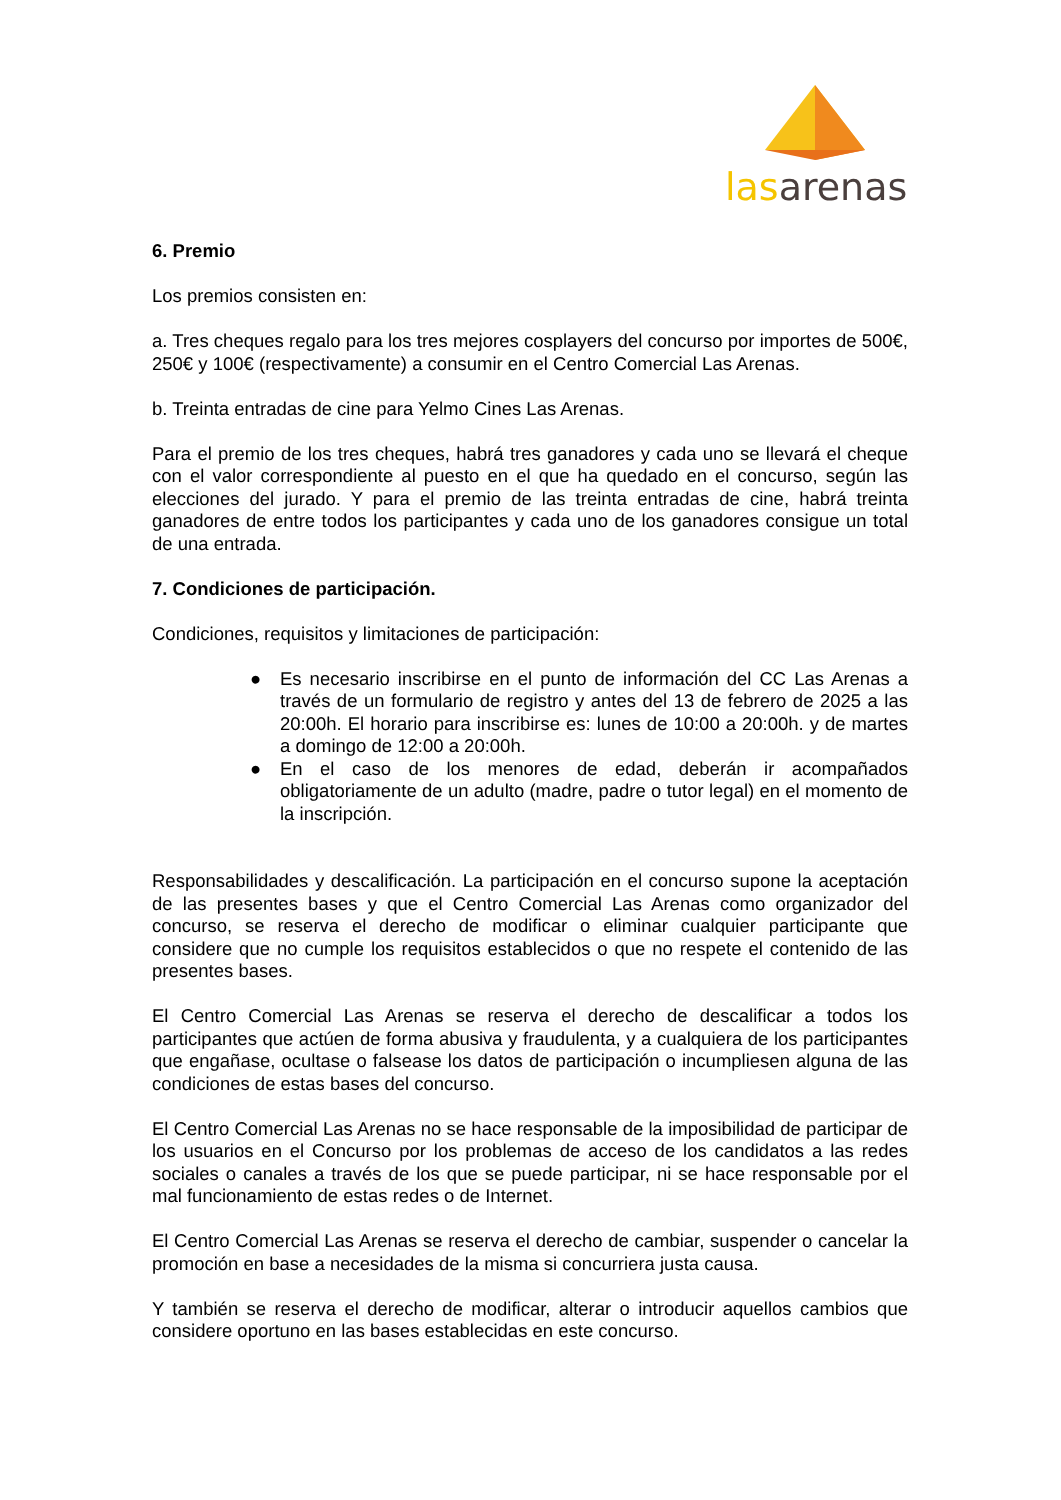las arenas
6. Premio
Los premios consisten en:
a. Tres cheques regalo para los tres mejores cosplayers del concurso por importes de 500€, 250€ y 100€ (respectivamente) a consumir en el Centro Comercial Las Arenas.
b. Treinta entradas de cine para Yelmo Cines Las Arenas.
Para el premio de los tres cheques, habrá tres ganadores y cada uno se llevará el cheque con el valor correspondiente al puesto en el que ha quedado en el concurso, según las elecciones del jurado. Y para el premio de las treinta entradas de cine, habrá treinta ganadores de entre todos los participantes y cada uno de los ganadores consigue un total de una entrada.
7. Condiciones de participación.
Condiciones, requisitos y limitaciones de participación:
● Es necesario inscribirse en el punto de información del CC Las Arenas a través de un formulario de registro y antes del 13 de febrero de 2025 a las 20:00h. El horario para inscribirse es: lunes de 10:00 a 20:00h. y de martes a domingo de 12:00 a 20:00h.
● En el caso de los menores de edad, deberán ir acompañados obligatoriamente de un adulto (madre, padre o tutor legal) en el momento de la inscripción.
Responsabilidades y descalificación. La participación en el concurso supone la aceptación de las presentes bases y que el Centro Comercial Las Arenas como organizador del concurso, se reserva el derecho de modificar o eliminar cualquier participante que considere que no cumple los requisitos establecidos o que no respete el contenido de las presentes bases.
El Centro Comercial Las Arenas se reserva el derecho de descalificar a todos los participantes que actúen de forma abusiva y fraudulenta, y a cualquiera de los participantes que engañase, ocultase o falsease los datos de participación o incumpliesen alguna de las condiciones de estas bases del concurso.
El Centro Comercial Las Arenas no se hace responsable de la imposibilidad de participar de los usuarios en el Concurso por los problemas de acceso de los candidatos a las redes sociales o canales a través de los que se puede participar, ni se hace responsable por el mal funcionamiento de estas redes o de Internet.
El Centro Comercial Las Arenas se reserva el derecho de cambiar, suspender o cancelar la promoción en base a necesidades de la misma si concurriera justa causa.
Y también se reserva el derecho de modificar, alterar o introducir aquellos cambios que considere oportuno en las bases establecidas en este concurso.